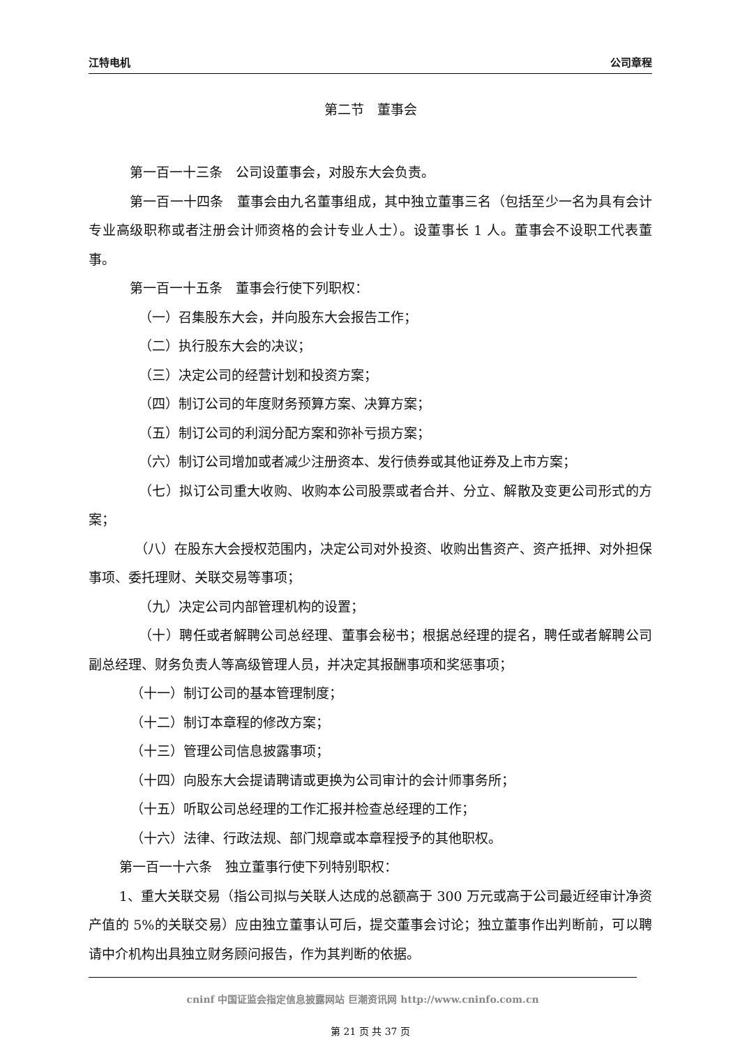江特电机 公司章程
第二节　董事会
第一百一十三条　公司设董事会，对股东大会负责。
第一百一十四条　董事会由九名董事组成，其中独立董事三名（包括至少一名为具有会计专业高级职称或者注册会计师资格的会计专业人士）。设董事长 1 人。董事会不设职工代表董事。
第一百一十五条　董事会行使下列职权：
（一）召集股东大会，并向股东大会报告工作；
（二）执行股东大会的决议；
（三）决定公司的经营计划和投资方案；
（四）制订公司的年度财务预算方案、决算方案；
（五）制订公司的利润分配方案和弥补亏损方案；
（六）制订公司增加或者减少注册资本、发行债券或其他证券及上市方案；
（七）拟订公司重大收购、收购本公司股票或者合并、分立、解散及变更公司形式的方案；
（八）在股东大会授权范围内，决定公司对外投资、收购出售资产、资产抵押、对外担保事项、委托理财、关联交易等事项；
（九）决定公司内部管理机构的设置；
（十）聘任或者解聘公司总经理、董事会秘书；根据总经理的提名，聘任或者解聘公司副总经理、财务负责人等高级管理人员，并决定其报酬事项和奖惩事项；
（十一）制订公司的基本管理制度；
（十二）制订本章程的修改方案；
（十三）管理公司信息披露事项；
（十四）向股东大会提请聘请或更换为公司审计的会计师事务所；
（十五）听取公司总经理的工作汇报并检查总经理的工作；
（十六）法律、行政法规、部门规章或本章程授予的其他职权。
第一百一十六条　独立董事行使下列特别职权：
1、重大关联交易（指公司拟与关联人达成的总额高于 300 万元或高于公司最近经审计净资产值的 5%的关联交易）应由独立董事认可后，提交董事会讨论；独立董事作出判断前，可以聘请中介机构出具独立财务顾问报告，作为其判断的依据。
cninf 中国证监会指定信息披露网站 巨潮资讯网 http://www.cninfo.com.cn
第 21 页 共 37 页